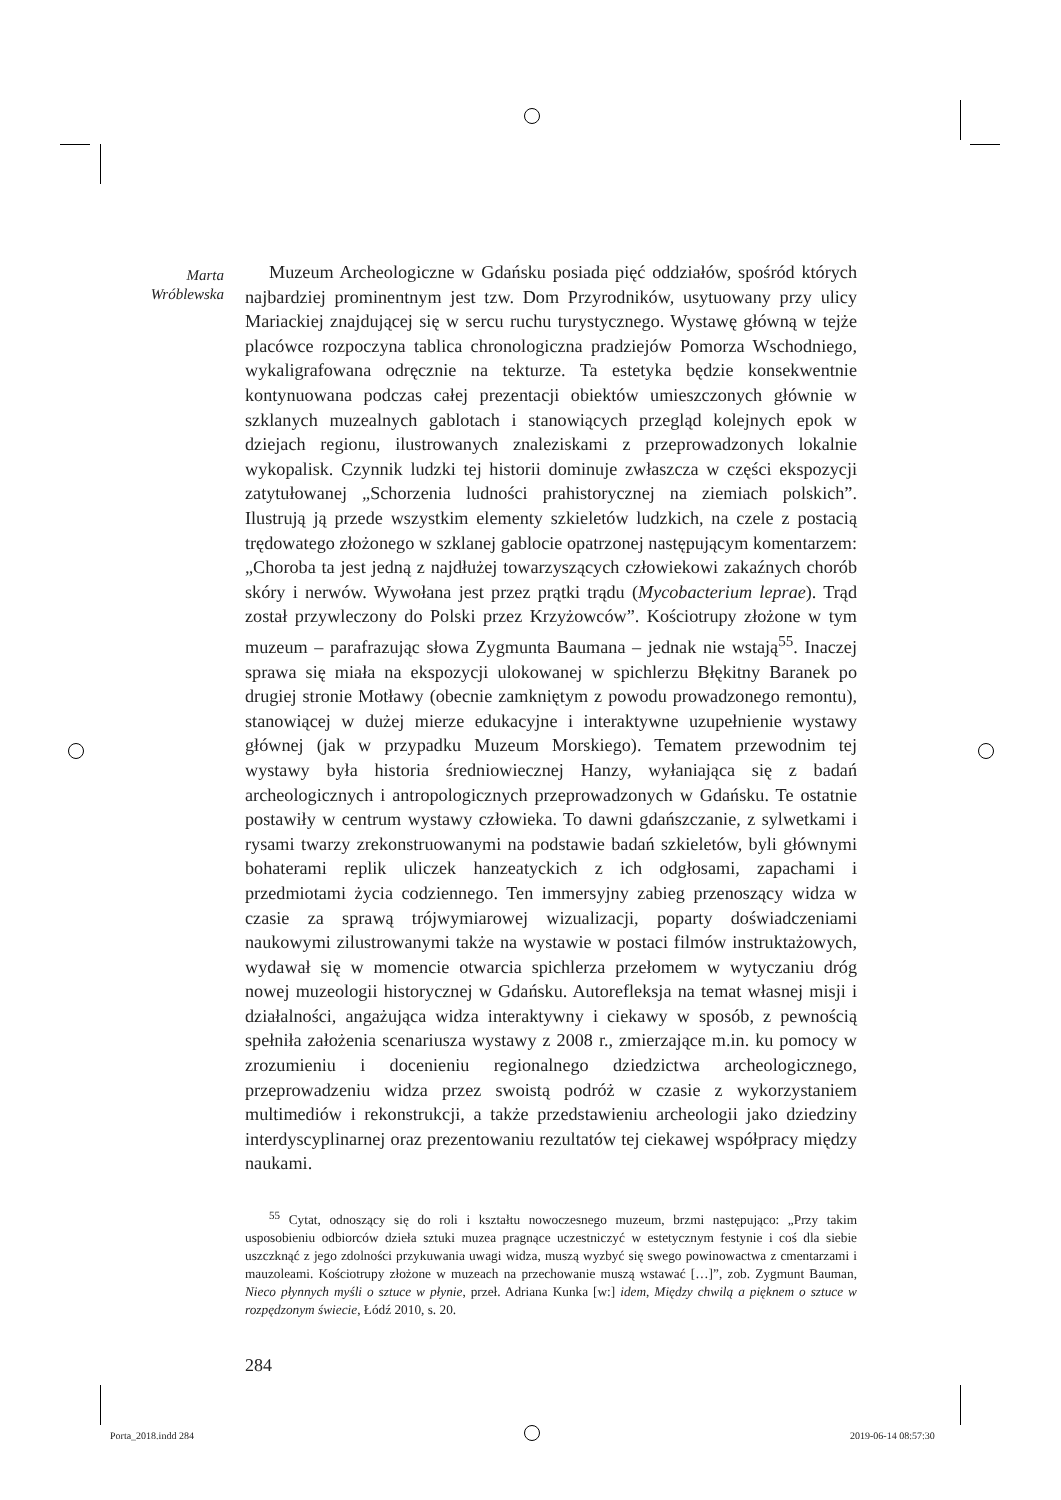Marta
Wróblewska
Muzeum Archeologiczne w Gdańsku posiada pięć oddziałów, spośród których najbardziej prominentnym jest tzw. Dom Przyrodników, usytuowany przy ulicy Mariackiej znajdującej się w sercu ruchu turystycznego. Wystawę główną w tejże placówce rozpoczyna tablica chronologiczna pradziejów Pomorza Wschodniego, wykaligrafowana odręcznie na tekturze. Ta estetyka będzie konsekwentnie kontynuowana podczas całej prezentacji obiektów umieszczonych głównie w szklanych muzealnych gablotach i stanowiących przegląd kolejnych epok w dziejach regionu, ilustrowanych znaleziskami z przeprowadzonych lokalnie wykopalisk. Czynnik ludzki tej historii dominuje zwłaszcza w części ekspozycji zatytułowanej „Schorzenia ludności prahistorycznej na ziemiach polskich”. Ilustrują ją przede wszystkim elementy szkieletów ludzkich, na czele z postacią trędowatego złożonego w szklanej gablocie opatrzonej następującym komentarzem: „Choroba ta jest jedną z najdłużej towarzyszących człowiekowi zakaźnych chorób skóry i nerwów. Wywołana jest przez prątki trądu (Mycobacterium leprae). Trąd został przywleczony do Polski przez Krzyżowców”. Kościotrupy złożone w tym muzeum – parafrazując słowa Zygmunta Baumana – jednak nie wstają<sup>55</sup>. Inaczej sprawa się miała na ekspozycji ulokowanej w spichlerzu Błękitny Baranek po drugiej stronie Motławy (obecnie zamkniętym z powodu prowadzonego remontu), stanowiącej w dużej mierze edukacyjne i interaktywne uzupełnienie wystawy głównej (jak w przypadku Muzeum Morskiego). Tematem przewodnim tej wystawy była historia średniowiecznej Hanzy, wyłaniająca się z badań archeologicznych i antropologicznych przeprowadzonych w Gdańsku. Te ostatnie postawiły w centrum wystawy człowieka. To dawni gdańszczanie, z sylwetkami i rysami twarzy zrekonstruowanymi na podstawie badań szkieletów, byli głównymi bohaterami replik uliczek hanzeatyckich z ich odgłosami, zapachami i przedmiotami życia codziennego. Ten immersyjny zabieg przenoszący widza w czasie za sprawą trójwymiarowej wizualizacji, poparty doświadczeniami naukowymi zilustrowanymi także na wystawie w postaci filmów instruktażowych, wydawał się w momencie otwarcia spichlerza przełomem w wytyczaniu dróg nowej muzeologii historycznej w Gdańsku. Autorefleksja na temat własnej misji i działalności, angażująca widza interaktywny i ciekawy w sposób, z pewnością spełniła założenia scenariusza wystawy z 2008 r., zmierzające m.in. ku pomocy w zrozumieniu i docenieniu regionalnego dziedzictwa archeologicznego, przeprowadzeniu widza przez swoistą podróż w czasie z wykorzystaniem multimediów i rekonstrukcji, a także przedstawieniu archeologii jako dziedziny interdyscyplinarnej oraz prezentowaniu rezultatów tej ciekawej współpracy między naukami.
<sup>55</sup> Cytat, odnoszący się do roli i kształtu nowoczesnego muzeum, brzmi następująco: „Przy takim usposobieniu odbiorców dzieła sztuki muzea pragnące uczestniczyć w estetycznym festynie i coś dla siebie uszczknąć z jego zdolności przykuwania uwagi widza, muszą wyzbyć się swego powinowactwa z cmentarzami i mauzoleami. Kościotrupy złożone w muzeach na przechowanie muszą wstawać […]”, zob. Zygmunt Bauman, Nieco płynnych myśli o sztuce w płynie, przeł. Adriana Kunka [w:] idem, Między chwilą a pięknem o sztuce w rozpędzonym świecie, Łódź 2010, s. 20.
284
Porta_2018.indd 284 2019-06-14 08:57:30